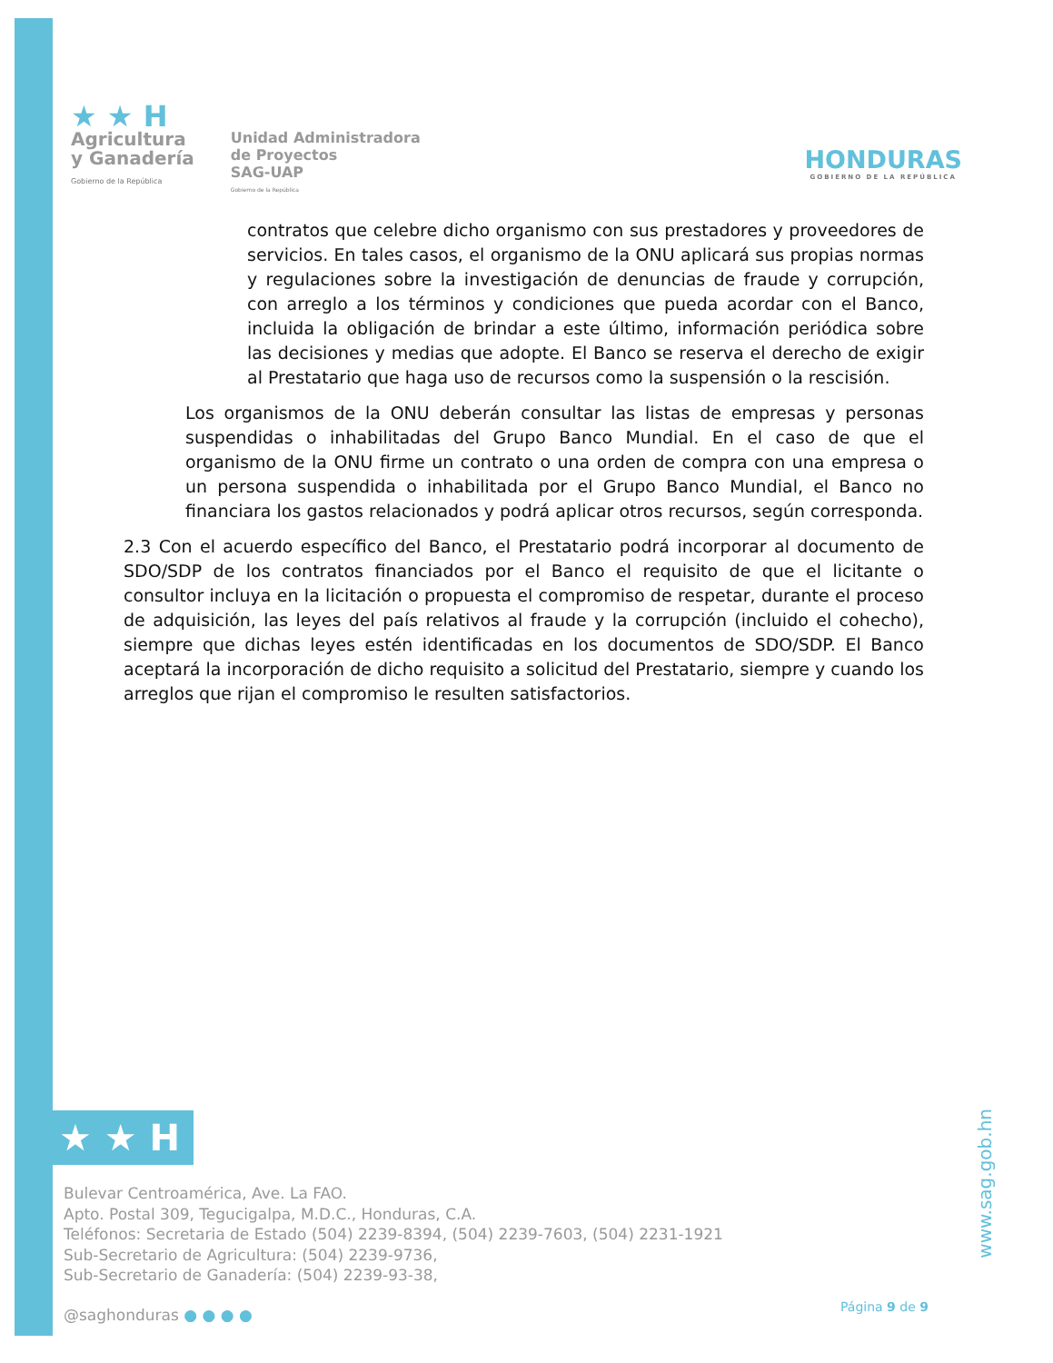★ ★ H
Agricultura
y Ganadería
Gobierno de la República
Unidad Administradora
de Proyectos
SAG-UAP
Gobierno de la República
HONDURAS
GOBIERNO DE LA REPÚBLICA
contratos que celebre dicho organismo con sus prestadores y proveedores de servicios. En tales casos, el organismo de la ONU aplicará sus propias normas y regulaciones sobre la investigación de denuncias de fraude y corrupción, con arreglo a los términos y condiciones que pueda acordar con el Banco, incluida la obligación de brindar a este último, información periódica sobre las decisiones y medias que adopte. El Banco se reserva el derecho de exigir al Prestatario que haga uso de recursos como la suspensión o la rescisión.
Los organismos de la ONU deberán consultar las listas de empresas y personas suspendidas o inhabilitadas del Grupo Banco Mundial. En el caso de que el organismo de la ONU firme un contrato o una orden de compra con una empresa o un persona suspendida o inhabilitada por el Grupo Banco Mundial, el Banco no financiara los gastos relacionados y podrá aplicar otros recursos, según corresponda.
2.3 Con el acuerdo específico del Banco, el Prestatario podrá incorporar al documento de SDO/SDP de los contratos financiados por el Banco el requisito de que el licitante o consultor incluya en la licitación o propuesta el compromiso de respetar, durante el proceso de adquisición, las leyes del país relativos al fraude y la corrupción (incluido el cohecho), siempre que dichas leyes estén identificadas en los documentos de SDO/SDP. El Banco aceptará la incorporación de dicho requisito a solicitud del Prestatario, siempre y cuando los arreglos que rijan el compromiso le resulten satisfactorios.
★ ★ H
Bulevar Centroamérica, Ave. La FAO.
Apto. Postal 309, Tegucigalpa, M.D.C., Honduras, C.A.
Teléfonos: Secretaria de Estado (504) 2239-8394, (504) 2239-7603, (504) 2231-1921
Sub-Secretario de Agricultura: (504) 2239-9736,
Sub-Secretario de Ganadería: (504) 2239-93-38,
@saghonduras ● ● ● ●
Página 9 de 9
www.sag.gob.hn